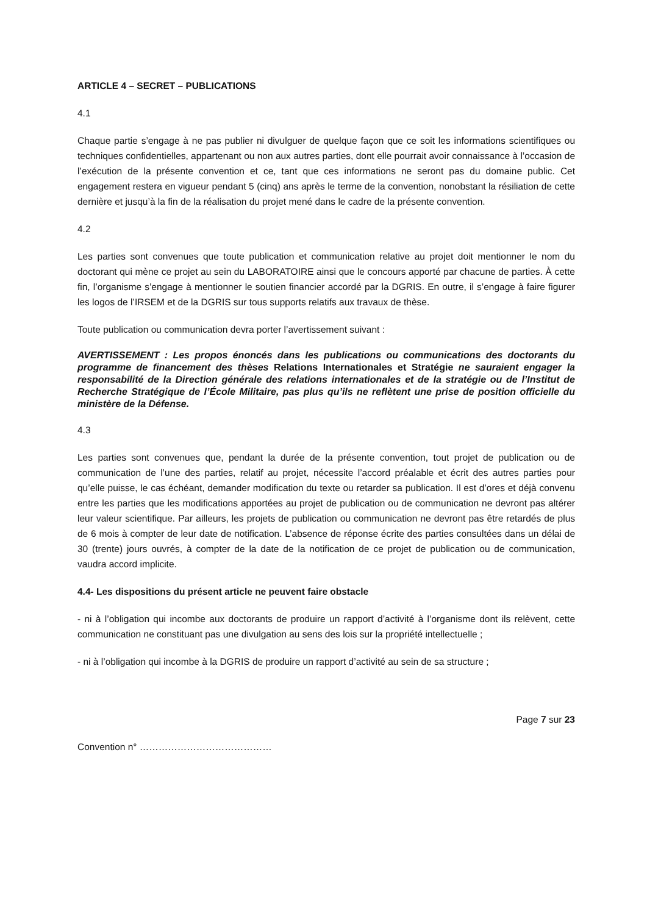ARTICLE 4 – SECRET – PUBLICATIONS
4.1
Chaque partie s’engage à ne pas publier ni divulguer de quelque façon que ce soit les informations scientifiques ou techniques confidentielles, appartenant ou non aux autres parties, dont elle pourrait avoir connaissance à l’occasion de l’exécution de la présente convention et ce, tant que ces informations ne seront pas du domaine public. Cet engagement restera en vigueur pendant 5 (cinq) ans après le terme de la convention, nonobstant la résiliation de cette dernière et jusqu’à la fin de la réalisation du projet mené dans le cadre de la présente convention.
4.2
Les parties sont convenues que toute publication et communication relative au projet doit mentionner le nom du doctorant qui mène ce projet au sein du LABORATOIRE ainsi que le concours apporté par chacune de parties. À cette fin, l’organisme s’engage à mentionner le soutien financier accordé par la DGRIS. En outre, il s’engage à faire figurer les logos de l’IRSEM et de la DGRIS sur tous supports relatifs aux travaux de thèse.
Toute publication ou communication devra porter l’avertissement suivant :
AVERTISSEMENT : Les propos énoncés dans les publications ou communications des doctorants du programme de financement des thèses Relations Internationales et Stratégie ne sauraient engager la responsabilité de la Direction générale des relations internationales et de la stratégie ou de l’Institut de Recherche Stratégique de l’École Militaire, pas plus qu’ils ne reflètent une prise de position officielle du ministère de la Défense.
4.3
Les parties sont convenues que, pendant la durée de la présente convention, tout projet de publication ou de communication de l’une des parties, relatif au projet, nécessite l’accord préalable et écrit des autres parties pour qu’elle puisse, le cas échéant, demander modification du texte ou retarder sa publication. Il est d’ores et déjà convenu entre les parties que les modifications apportées au projet de publication ou de communication ne devront pas altérer leur valeur scientifique. Par ailleurs, les projets de publication ou communication ne devront pas être retardés de plus de 6 mois à compter de leur date de notification. L’absence de réponse écrite des parties consultées dans un délai de 30 (trente) jours ouvrés, à compter de la date de la notification de ce projet de publication ou de communication, vaudra accord implicite.
4.4- Les dispositions du présent article ne peuvent faire obstacle
- ni à l’obligation qui incombe aux doctorants de produire un rapport d’activité à l’organisme dont ils relèvent, cette communication ne constituant pas une divulgation au sens des lois sur la propriété intellectuelle ;
- ni à l’obligation qui incombe à la DGRIS de produire un rapport d’activité au sein de sa structure ;
Page 7 sur 23
Convention n° ……………………………………